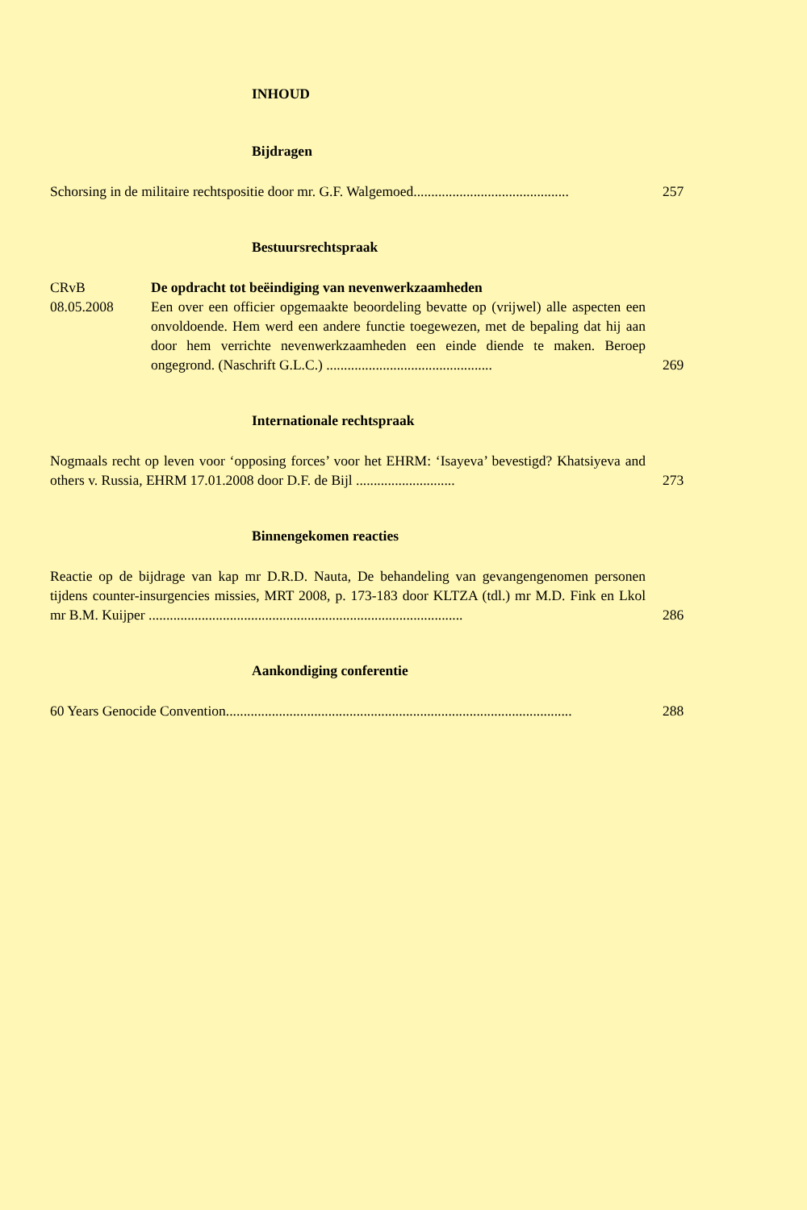INHOUD
Bijdragen
Schorsing in de militaire rechtspositie door mr. G.F. Walgemoed............................................
257
Bestuursrechtspraak
CRvB
08.05.2008
De opdracht tot beëindiging van nevenwerkzaamheden
Een over een officier opgemaakte beoordeling bevatte op (vrijwel) alle aspecten een onvoldoende. Hem werd een andere functie toegewezen, met de bepaling dat hij aan door hem verrichte nevenwerkzaamheden een einde diende te maken. Beroep ongegrond. (Naschrift G.L.C.) ...............................................
269
Internationale rechtspraak
Nogmaals recht op leven voor ‘opposing forces’ voor het EHRM: ‘Isayeva’ bevestigd? Khatsiyeva and others v. Russia, EHRM 17.01.2008 door D.F. de Bijl ............................
273
Binnengekomen reacties
Reactie op de bijdrage van kap mr D.R.D. Nauta, De behandeling van gevangengenomen personen tijdens counter-insurgencies missies, MRT 2008, p. 173-183 door KLTZA (tdl.) mr M.D. Fink en Lkol mr B.M. Kuijper .........................................................................................
286
Aankondiging conferentie
60 Years Genocide Convention..................................................................................................
288